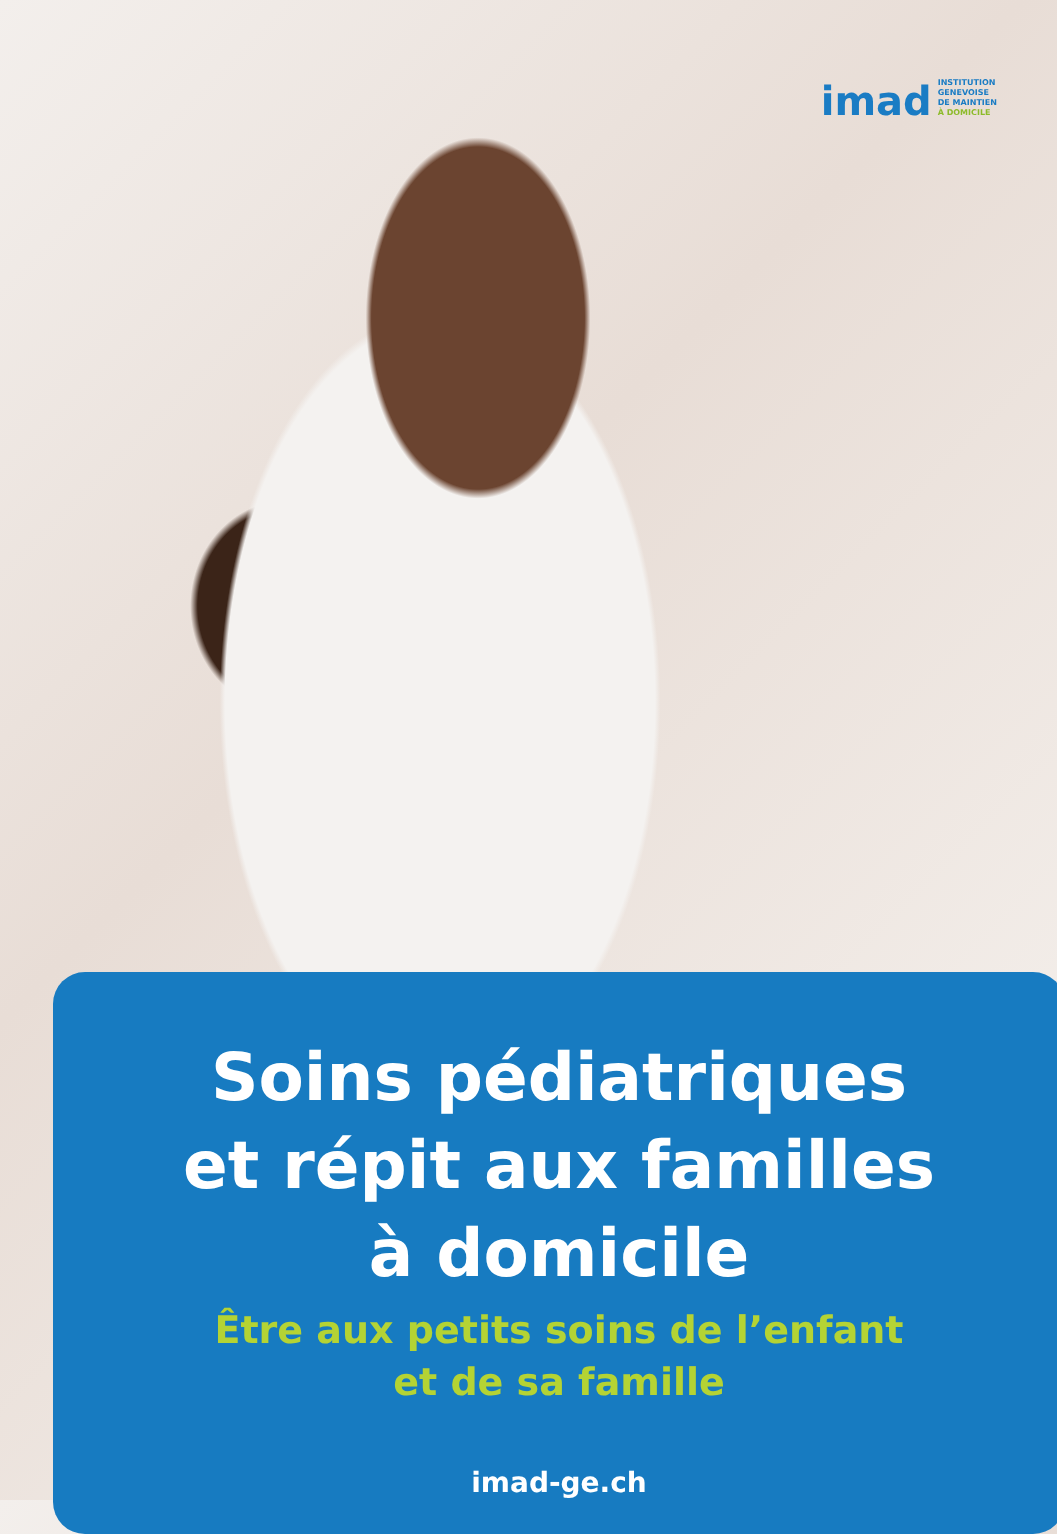imad
INSTITUTION
GENEVOISE
DE MAINTIEN
À DOMICILE
Soins pédiatriques
et répit aux familles
à domicile
Être aux petits soins de l’enfant
et de sa famille
imad-ge.ch